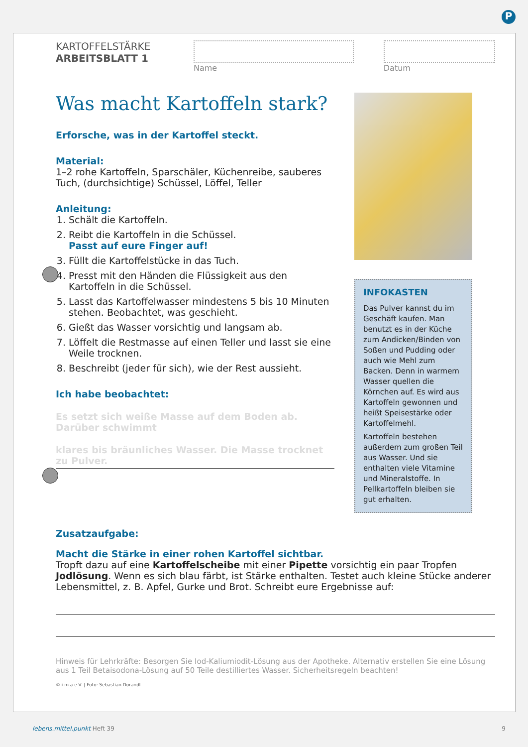P
KARTOFFELSTÄRKE
ARBEITSBLATT 1
Name Datum
Was macht Kartoffeln stark?
Erforsche, was in der Kartoffel steckt.
Material:
1–2 rohe Kartoffeln, Sparschäler, Küchenreibe, sauberes Tuch, (durchsichtige) Schüssel, Löffel, Teller
Anleitung:
1. Schält die Kartoffeln.
2. Reibt die Kartoffeln in die Schüssel.
Passt auf eure Finger auf!
3. Füllt die Kartoffelstücke in das Tuch.
4. Presst mit den Händen die Flüssigkeit aus den Kartoffeln in die Schüssel.
5. Lasst das Kartoffelwasser mindestens 5 bis 10 Minuten stehen. Beobachtet, was geschieht.
6. Gießt das Wasser vorsichtig und langsam ab.
7. Löffelt die Restmasse auf einen Teller und lasst sie eine Weile trocknen.
8. Beschreibt (jeder für sich), wie der Rest aussieht.
Ich habe beobachtet:
Es setzt sich weiße Masse auf dem Boden ab. Darüber schwimmt
klares bis bräunliches Wasser. Die Masse trocknet zu Pulver.
INFOKASTEN
Das Pulver kannst du im Geschäft kaufen. Man benutzt es in der Küche zum Andicken/Binden von Soßen und Pudding oder auch wie Mehl zum Backen. Denn in warmem Wasser quellen die Körnchen auf. Es wird aus Kartoffeln gewonnen und heißt Speisestärke oder Kartoffelmehl.
Kartoffeln bestehen außer­dem zum großen Teil aus Wasser. Und sie enthalten viele Vitamine und Mine­ralstoffe. In Pellkartoffeln bleiben sie gut erhalten.
Zusatzaufgabe:
Macht die Stärke in einer rohen Kartoffel sichtbar.
Tropft dazu auf eine Kartoffelscheibe mit einer Pipette vorsichtig ein paar Tropfen Jodlösung. Wenn es sich blau färbt, ist Stärke enthalten. Testet auch kleine Stücke anderer Lebens­mittel, z. B. Apfel, Gurke und Brot. Schreibt eure Ergebnisse auf:
Hinweis für Lehrkräfte: Besorgen Sie Iod-Kaliumiodit-Lösung aus der Apotheke. Alternativ erstellen Sie eine Lösung aus 1 Teil Betaisodona-Lösung auf 50 Teile destilliertes Wasser. Sicherheitsregeln beachten!
© i.m.a e.V. | Foto: Sebastian Dorandt
lebens.mittel.punkt Heft 39 9